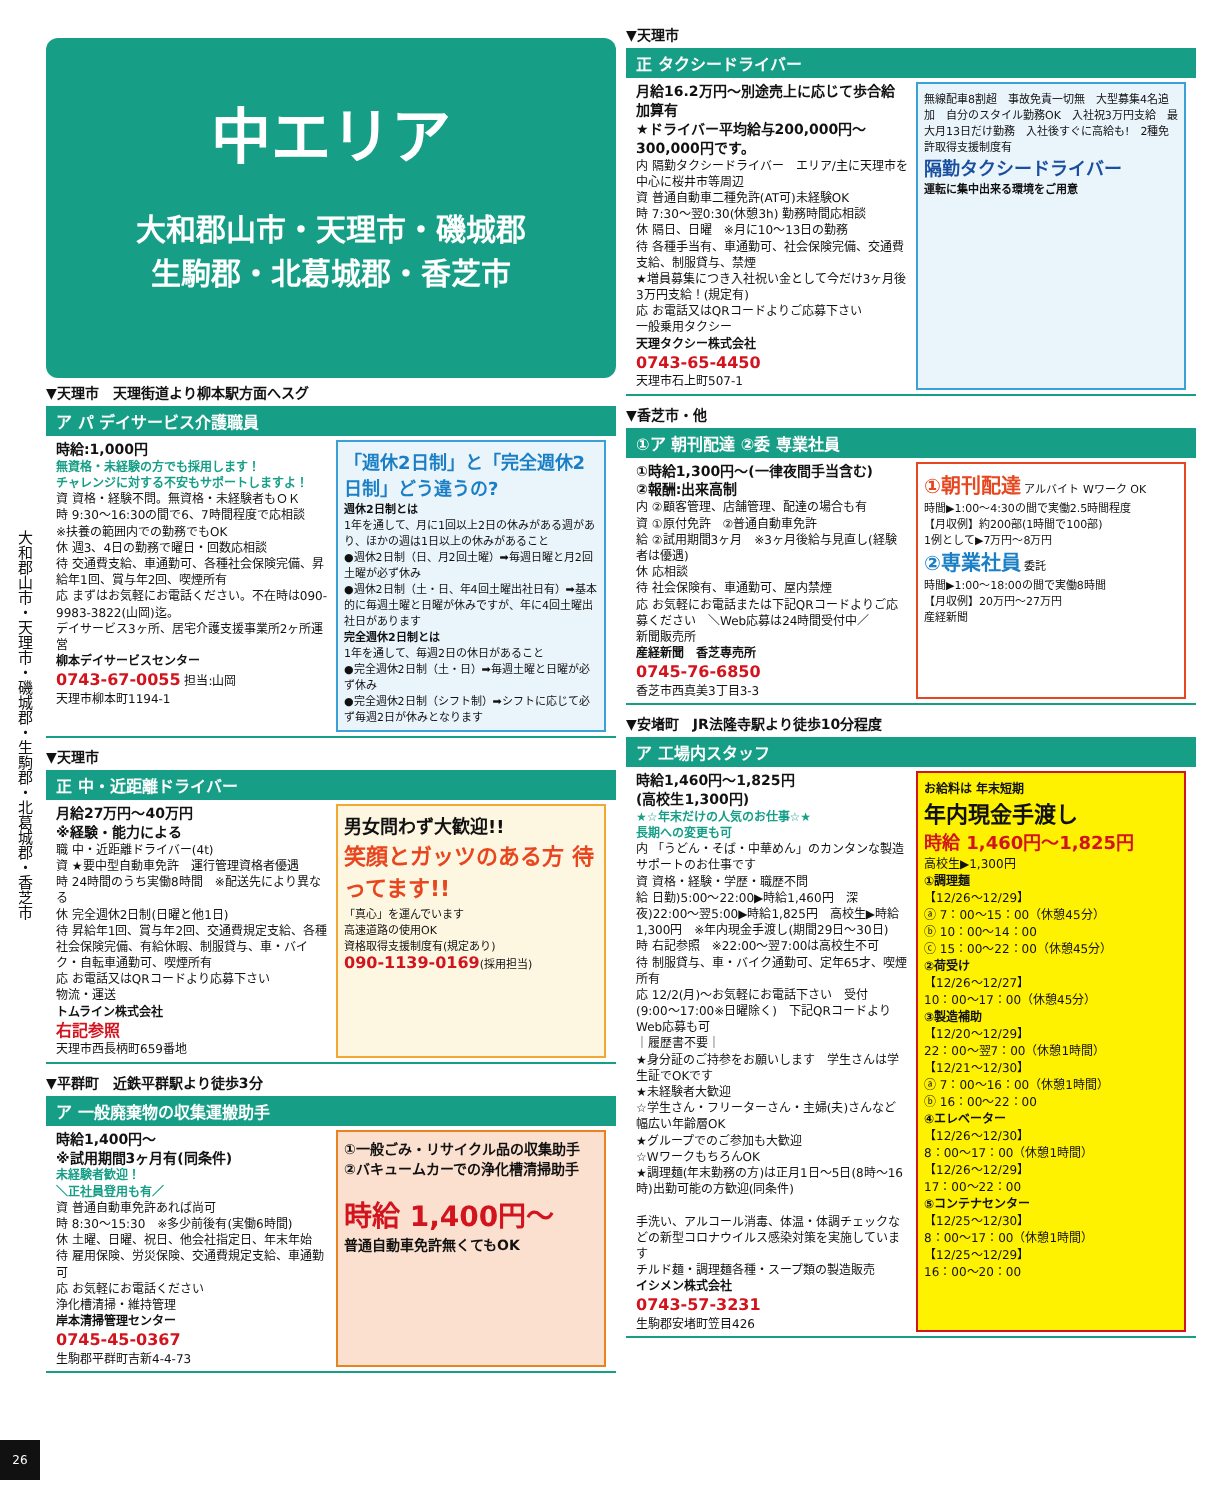大和郡山市・天理市・磯城郡・生駒郡・北葛城郡・香芝市
26
中エリア
大和郡山市・天理市・磯城郡
生駒郡・北葛城郡・香芝市
▼天理市　天理街道より柳本駅方面へスグ
ア パ デイサービス介護職員
時給:1,000円
無資格・未経験の方でも採用します！
チャレンジに対する不安もサポートしますよ！
資 資格・経験不問。無資格・未経験者もＯＫ
時 9:30〜16:30の間で6、7時間程度で応相談
※扶養の範囲内での勤務でもOK
休 週3、4日の勤務で曜日・回数応相談
待 交通費支給、車通勤可、各種社会保険完備、昇給年1回、賞与年2回、喫煙所有
応 まずはお気軽にお電話ください。不在時は090-9983-3822(山岡)迄。
デイサービス3ヶ所、居宅介護支援事業所2ヶ所運営
柳本デイサービスセンター
0743-67-0055 担当:山岡
天理市柳本町1194-1
「週休2日制」と「完全週休2日制」どう違うの?
週休2日制とは
1年を通して、月に1回以上2日の休みがある週があり、ほかの週は1日以上の休みがあること
●週休2日制（日、月2回土曜）➡毎週日曜と月2回土曜が必ず休み
●週休2日制（土・日、年4回土曜出社日有）➡基本的に毎週土曜と日曜が休みですが、年に4回土曜出社日があります
完全週休2日制とは
1年を通して、毎週2日の休日があること
●完全週休2日制（土・日）➡毎週土曜と日曜が必ず休み
●完全週休2日制（シフト制）➡シフトに応じて必ず毎週2日が休みとなります
▼天理市
正 中・近距離ドライバー
月給27万円〜40万円
※経験・能力による
職 中・近距離ドライバー(4t)
資 ★要中型自動車免許　運行管理資格者優遇
時 24時間のうち実働8時間　※配送先により異なる
休 完全週休2日制(日曜と他1日)
待 昇給年1回、賞与年2回、交通費規定支給、各種社会保険完備、有給休暇、制服貸与、車・バイク・自転車通勤可、喫煙所有
応 お電話又はQRコードより応募下さい
物流・運送
トムライン株式会社
右記参照
天理市西長柄町659番地
男女問わず大歓迎!!
笑顔とガッツのある方 待ってます!!
「真心」を運んでいます
高速道路の使用OK
資格取得支援制度有(規定あり)
090-1139-0169(採用担当)
▼平群町　近鉄平群駅より徒歩3分
ア 一般廃棄物の収集運搬助手
時給1,400円〜
※試用期間3ヶ月有(同条件)
未経験者歓迎！
＼正社員登用も有／
資 普通自動車免許あれば尚可
時 8:30〜15:30　※多少前後有(実働6時間)
休 土曜、日曜、祝日、他会社指定日、年末年始
待 雇用保険、労災保険、交通費規定支給、車通勤可
応 お気軽にお電話ください
浄化槽清掃・維持管理
岸本清掃管理センター
0745-45-0367
生駒郡平群町吉新4-4-73
①一般ごみ・リサイクル品の収集助手
②バキュームカーでの浄化槽清掃助手
時給 1,400円〜
普通自動車免許無くてもOK
▼天理市
正 タクシードライバー
月給16.2万円〜別途売上に応じて歩合給加算有
★ドライバー平均給与200,000円〜300,000円です。
内 隔勤タクシードライバー　エリア/主に天理市を中心に桜井市等周辺
資 普通自動車二種免許(AT可)未経験OK
時 7:30〜翌0:30(休憩3h) 勤務時間応相談
休 隔日、日曜　※月に10〜13日の勤務
待 各種手当有、車通勤可、社会保険完備、交通費支給、制服貸与、禁煙
★増員募集につき入社祝い金として今だけ3ヶ月後3万円支給！(規定有)
応 お電話又はQRコードよりご応募下さい
一般乗用タクシー
天理タクシー株式会社
0743-65-4450
天理市石上町507-1
無線配車8割超　事故免責一切無　大型募集4名追加　自分のスタイル勤務OK　入社祝3万円支給　最大月13日だけ勤務　入社後すぐに高給も!　2種免許取得支援制度有
隔勤タクシードライバー
運転に集中出来る環境をご用意
▼香芝市・他
①ア 朝刊配達 ②委 専業社員
①時給1,300円〜(一律夜間手当含む)
②報酬:出来高制
内 ②顧客管理、店舗管理、配達の場合も有
資 ①原付免許　②普通自動車免許
給 ②試用期間3ヶ月　※3ヶ月後給与見直し(経験者は優遇)
休 応相談
待 社会保険有、車通勤可、屋内禁煙
応 お気軽にお電話または下記QRコードよりご応募ください　＼Web応募は24時間受付中／
新聞販売所
産経新聞　香芝専売所
0745-76-6850
香芝市西真美3丁目3-3
①朝刊配達 アルバイト Wワーク OK
時間▶1:00〜4:30の間で実働2.5時間程度
【月収例】約200部(1時間で100部)
1例として▶7万円〜8万円
②専業社員 委託
時間▶1:00〜18:00の間で実働8時間
【月収例】20万円〜27万円
産経新聞
▼安堵町　JR法隆寺駅より徒歩10分程度
ア 工場内スタッフ
時給1,460円〜1,825円
(高校生1,300円)
★☆年末だけの人気のお仕事☆★
長期への変更も可
内 「うどん・そば・中華めん」のカンタンな製造サポートのお仕事です
資 資格・経験・学歴・職歴不問
給 日勤)5:00〜22:00▶時給1,460円　深夜)22:00〜翌5:00▶時給1,825円　高校生▶時給1,300円　※年内現金手渡し(期間29日〜30日)
時 右記参照　※22:00〜翌7:00は高校生不可
待 制服貸与、車・バイク通勤可、定年65才、喫煙所有
応 12/2(月)〜お気軽にお電話下さい　受付(9:00〜17:00※日曜除く)　下記QRコードよりWeb応募も可
｜履歴書不要｜
★身分証のご持参をお願いします　学生さんは学生証でOKです
★未経験者大歓迎
☆学生さん・フリーターさん・主婦(夫)さんなど幅広い年齢層OK
★グループでのご参加も大歓迎
☆WワークもちろんOK
★調理麺(年末勤務の方)は正月1日〜5日(8時〜16時)出勤可能の方歓迎(同条件)
手洗い、アルコール消毒、体温・体調チェックなどの新型コロナウイルス感染対策を実施しています
チルド麺・調理麺各種・スープ類の製造販売
イシメン株式会社
0743-57-3231
生駒郡安堵町笠目426
お給料は 年末短期
年内現金手渡し
時給 1,460円〜1,825円
高校生▶1,300円
①調理麺
【12/26〜12/29】
ⓐ 7：00〜15：00（休憩45分）
ⓑ 10：00〜14：00
ⓒ 15：00〜22：00（休憩45分）
②荷受け
【12/26〜12/27】
10：00〜17：00（休憩45分）
③製造補助
【12/20〜12/29】
22：00〜翌7：00（休憩1時間）
【12/21〜12/30】
ⓐ 7：00〜16：00（休憩1時間）
ⓑ 16：00〜22：00
④エレベーター
【12/26〜12/30】
8：00〜17：00（休憩1時間）
【12/26〜12/29】
17：00〜22：00
⑤コンテナセンター
【12/25〜12/30】
8：00〜17：00（休憩1時間）
【12/25〜12/29】
16：00〜20：00